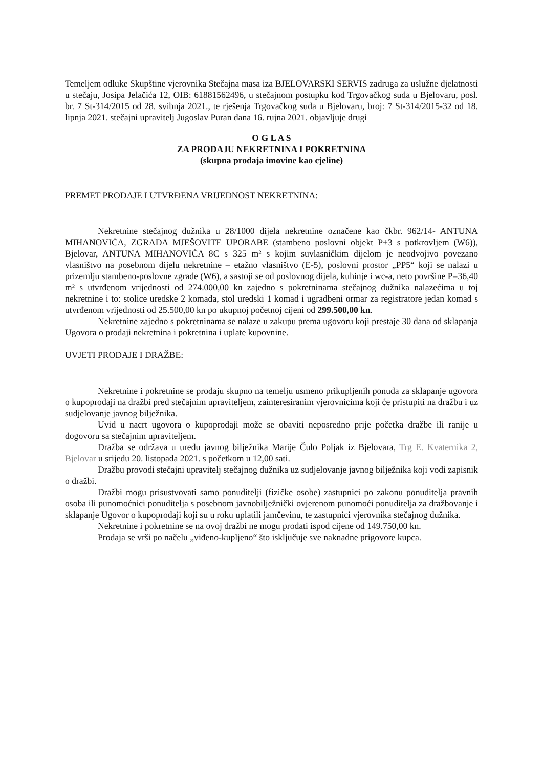Temeljem odluke Skupštine vjerovnika Stečajna masa iza BJELOVARSKI SERVIS zadruga za uslužne djelatnosti u stečaju, Josipa Jelačića 12, OIB: 61881562496, u stečajnom postupku kod Trgovačkog suda u Bjelovaru, posl. br. 7 St-314/2015 od 28. svibnja 2021., te rješenja Trgovačkog suda u Bjelovaru, broj: 7 St-314/2015-32 od 18. lipnja 2021. stečajni upravitelj Jugoslav Puran dana 16. rujna 2021. objavljuje drugi
O G L A S
ZA PRODAJU NEKRETNINA I POKRETNINA
(skupna prodaja imovine kao cjeline)
PREMET PRODAJE I UTVRĐENA VRIJEDNOST NEKRETNINA:
Nekretnine stečajnog dužnika u 28/1000 dijela nekretnine označene kao čkbr. 962/14- ANTUNA MIHANOVIĆA, ZGRADA MJEŠOVITE UPORABE (stambeno poslovni objekt P+3 s potkrovljem (W6)), Bjelovar, ANTUNA MIHANOVIĆA 8C s 325 m² s kojim suvlasničkim dijelom je neodvojivo povezano vlasništvo na posebnom dijelu nekretnine – etažno vlasništvo (E-5), poslovni prostor „PP5“ koji se nalazi u prizemlju stambeno-poslovne zgrade (W6), a sastoji se od poslovnog dijela, kuhinje i wc-a, neto površine P=36,40 m² s utvrđenom vrijednosti od 274.000,00 kn zajedno s pokretninama stečajnog dužnika nalazećima u toj nekretnine i to: stolice uredske 2 komada, stol uredski 1 komad i ugradbeni ormar za registratore jedan komad s utvrđenom vrijednosti od 25.500,00 kn po ukupnoj početnoj cijeni od 299.500,00 kn.
Nekretnine zajedno s pokretninama se nalaze u zakupu prema ugovoru koji prestaje 30 dana od sklapanja Ugovora o prodaji nekretnina i pokretnina i uplate kupovnine.
UVJETI PRODAJE I DRAŽBE:
Nekretnine i pokretnine se prodaju skupno na temelju usmeno prikupljenih ponuda za sklapanje ugovora o kupoprodaji na dražbi pred stečajnim upraviteljem, zainteresiranim vjerovnicima koji će pristupiti na dražbu i uz sudjelovanje javnog bilježnika.
Uvid u nacrt ugovora o kupoprodaji može se obaviti neposredno prije početka dražbe ili ranije u dogovoru sa stečajnim upraviteljem.
Dražba se održava u uredu javnog bilježnika Marije Čulo Poljak iz Bjelovara, Trg E. Kvaternika 2, Bjelovar u srijedu 20. listopada 2021. s početkom u 12,00 sati.
Dražbu provodi stečajni upravitelj stečajnog dužnika uz sudjelovanje javnog bilježnika koji vodi zapisnik o dražbi.
Dražbi mogu prisustvovati samo ponuditelji (fizičke osobe) zastupnici po zakonu ponuditelja pravnih osoba ili punomoćnici ponuditelja s posebnom javnobilježnički ovjerenom punomoći ponuditelja za dražbovanje i sklapanje Ugovor o kupoprodaji koji su u roku uplatili jamčevinu, te zastupnici vjerovnika stečajnog dužnika.
Nekretnine i pokretnine se na ovoj dražbi ne mogu prodati ispod cijene od 149.750,00 kn.
Prodaja se vrši po načelu „viđeno-kupljeno“ što isključuje sve naknadne prigovore kupca.